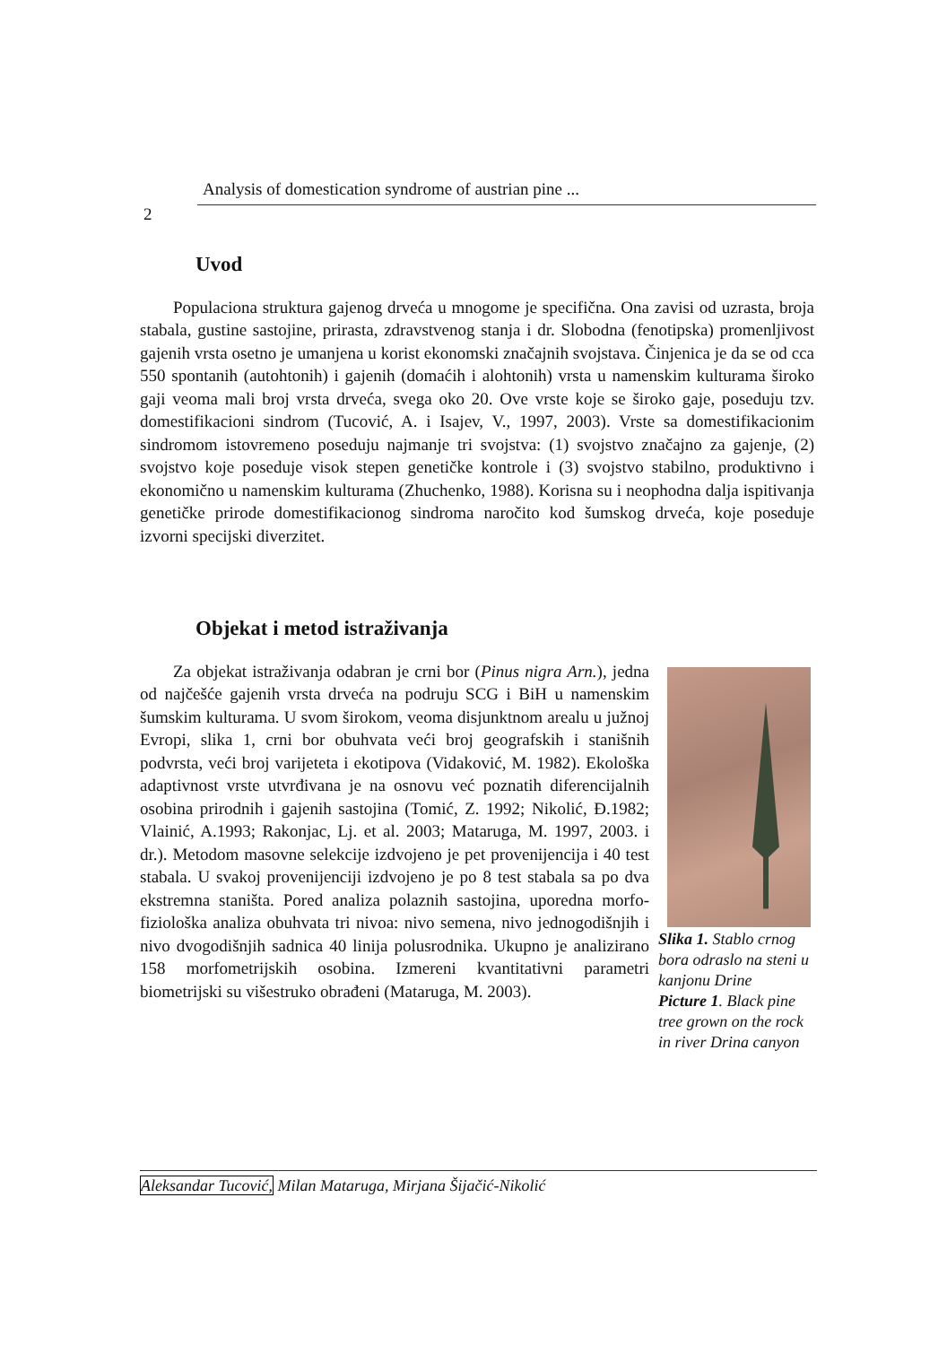Analysis of domestication syndrome of austrian pine ...
2
Uvod
Populaciona struktura gajenog drveća u mnogome je specifična. Ona zavisi od uzrasta, broja stabala, gustine sastojine, prirasta, zdravstvenog stanja i dr. Slobodna (fenotipska) promenljivost gajenih vrsta osetno je umanjena u korist ekonomski značajnih svojstava. Činjenica je da se od cca 550 spontanih (autohtonih) i gajenih (domaćih i alohtonih) vrsta u namenskim kulturama široko gaji veoma mali broj vrsta drveća, svega oko 20. Ove vrste koje se široko gaje, poseduju tzv. domestifikacioni sindrom (Tucović, A. i Isajev, V., 1997, 2003). Vrste sa domestifikacionim sindromom istovremeno poseduju najmanje tri svojstva: (1) svojstvo značajno za gajenje, (2) svojstvo koje poseduje visok stepen genetičke kontrole i (3) svojstvo stabilno, produktivno i ekonomično u namenskim kulturama (Zhuchenko, 1988). Korisna su i neophodna dalja ispitivanja genetičke prirode domestifikacionog sindroma naročito kod šumskog drveća, koje poseduje izvorni specijski diverzitet.
Objekat i metod istraživanja
Za objekat istraživanja odabran je crni bor (Pinus nigra Arn.), jedna od najčešće gajenih vrsta drveća na podruju SCG i BiH u namenskim šumskim kulturama. U svom širokom, veoma disjunktnom arealu u južnoj Evropi, slika 1, crni bor obuhvata veći broj geografskih i stanišnih podvrsta, veći broj varijeteta i ekotipova (Vidaković, M. 1982). Ekološka adaptivnost vrste utvrđivana je na osnovu već poznatih diferencijalnih osobina prirodnih i gajenih sastojina (Tomić, Z. 1992; Nikolić, Đ.1982; Vlainić, A.1993; Rakonjac, Lj. et al. 2003; Mataruga, M. 1997, 2003. i dr.). Metodom masovne selekcije izdvojeno je pet provenijencija i 40 test stabala. U svakoj provenijenciji izdvojeno je po 8 test stabala sa po dva ekstremna staništa. Pored analiza polaznih sastojina, uporedna morfo-fiziološka analiza obuhvata tri nivoa: nivo semena, nivo jednogodišnjih i nivo dvogodišnjih sadnica 40 linija polusrodnika. Ukupno je analizirano 158 morfometrijskih osobina. Izmereni kvantitativni parametri biometrijski su višestruko obrađeni (Mataruga, M. 2003).
Slika 1. Stablo crnog bora odraslo na steni u kanjonu Drine
Picture 1. Black pine tree grown on the rock in river Drina canyon
Aleksandar Tucović, Milan Mataruga, Mirjana Šijačić-Nikolić